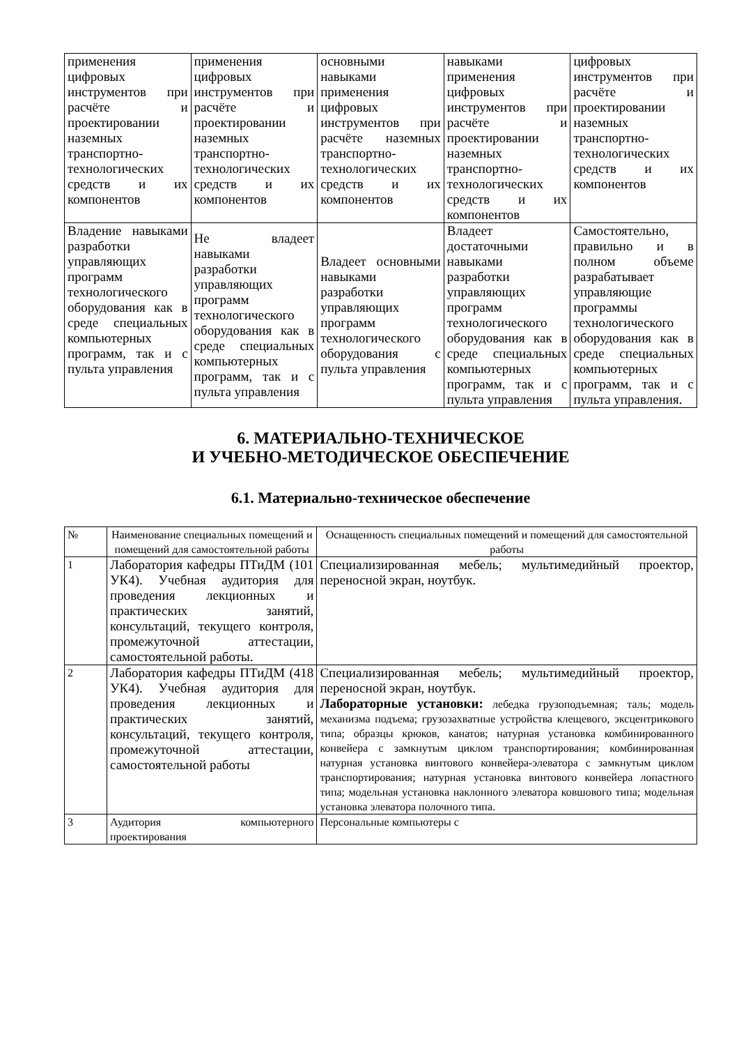| применения цифровых инструментов при расчёте и проектировании наземных транспортно-технологических средств и их компонентов | применения цифровых инструментов при расчёте и проектировании наземных транспортно-технологических средств и их компонентов | основными навыками применения цифровых инструментов при расчёте наземных транспортно-технологических средств и их компонентов | навыками применения цифровых инструментов при расчёте и проектировании наземных транспортно-технологических средств и их компонентов | цифровых инструментов при расчёте и проектировании наземных транспортно-технологических средств и их компонентов |
| Владение навыками разработки управляющих программ технологического оборудования как в среде специальных компьютерных программ, так и с пульта управления | Не владеет навыками разработки управляющих программ технологического оборудования как в среде специальных компьютерных программ, так и с пульта управления | Владеет основными навыками разработки управляющих программ технологического оборудования с пульта управления | Владеет достаточными навыками разработки управляющих программ технологического оборудования как в среде специальных компьютерных программ, так и с пульта управления | Самостоятельно, правильно и в полном объеме разрабатывает управляющие программы технологического оборудования как в среде специальных компьютерных программ, так и с пульта управления. |
6. МАТЕРИАЛЬНО-ТЕХНИЧЕСКОЕ
И УЧЕБНО-МЕТОДИЧЕСКОЕ ОБЕСПЕЧЕНИЕ
6.1. Материально-техническое обеспечение
| № | Наименование специальных помещений и помещений для самостоятельной работы | Оснащенность специальных помещений и помещений для самостоятельной работы |
| --- | --- | --- |
| 1 | Лаборатория кафедры ПТиДМ (101 УК4). Учебная аудитория для проведения лекционных и практических занятий, консультаций, текущего контроля, промежуточной аттестации, самостоятельной работы. | Специализированная мебель; мультимедийный проектор, переносной экран, ноутбук. |
| 2 | Лаборатория кафедры ПТиДМ (418 УК4). Учебная аудитория для проведения лекционных и практических занятий, консультаций, текущего контроля, промежуточной аттестации, самостоятельной работы | Специализированная мебель; мультимедийный проектор, переносной экран, ноутбук. Лабораторные установки: лебедка грузоподъемная; таль; модель механизма подъема; грузозахватные устройства клещевого, эксцентрикового типа; образцы крюков, канатов; натурная установка комбинированного конвейера с замкнутым циклом транспортирования; комбинированная натурная установка винтового конвейера-элеватора с замкнутым циклом транспортирования; натурная установка винтового конвейера лопастного типа; модельная установка наклонного элеватора ковшового типа; модельная установка элеватора полочного типа. |
| 3 | Аудитория компьютерного проектирования | Персональные компьютеры с |